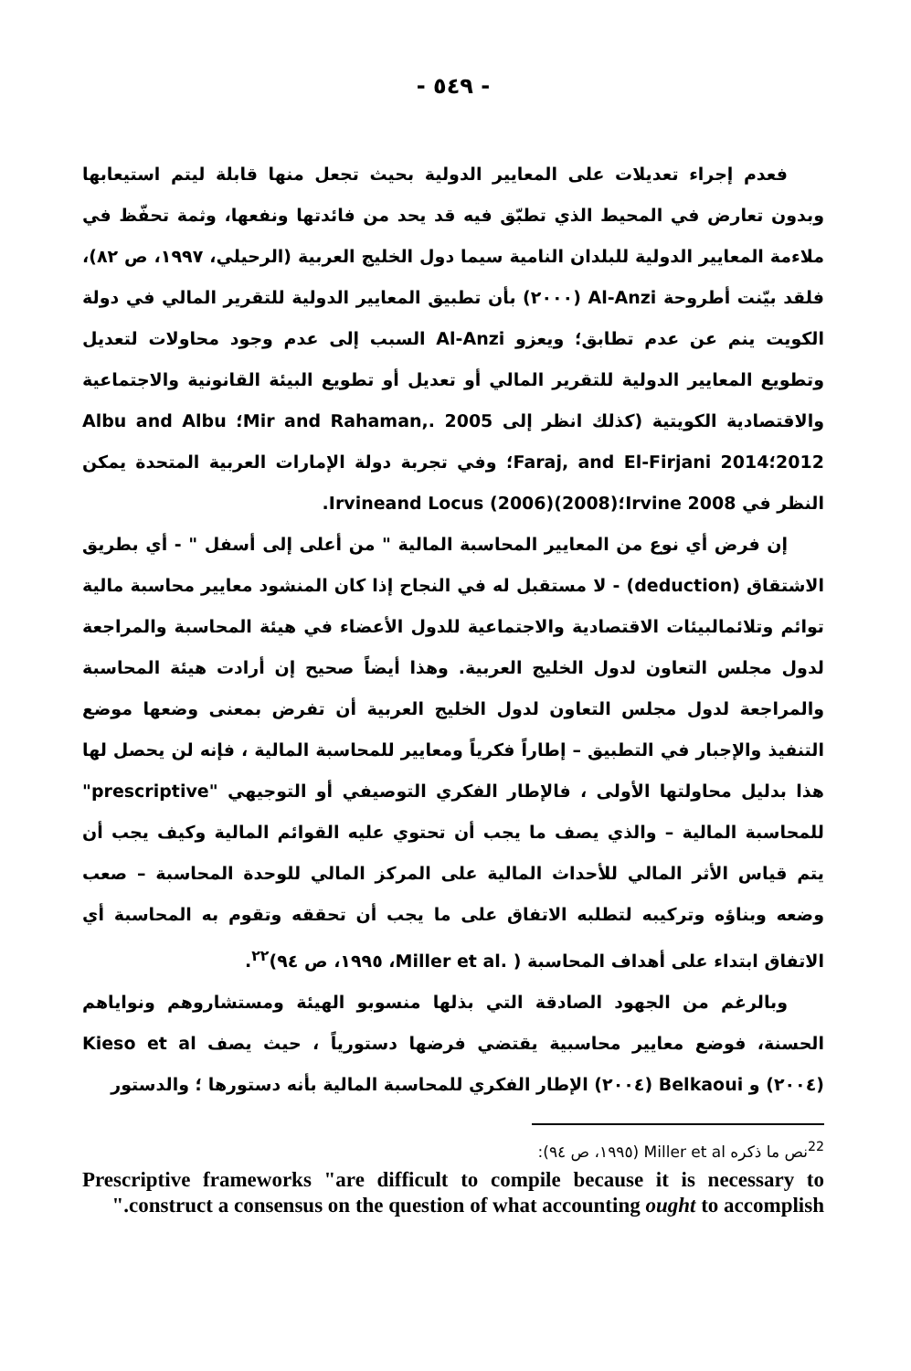- ٥٤٩ -
فعدم إجراء تعديلات على المعايير الدولية بحيث تجعل منها قابلة ليتم استيعابها وبدون تعارض في المحيط الذي تطبّق فيه قد يحد من فائدتها ونفعها، وثمة تحفّظ في ملاءمة المعايير الدولية للبلدان النامية سيما دول الخليج العربية (الرحيلي، ١٩٩٧، ص ٨٢)، فلقد بيّنت أطروحة Al-Anzi (٢٠٠٠) بأن تطبيق المعايير الدولية للتقرير المالي في دولة الكويت ينم عن عدم تطابق؛ ويعزو Al-Anzi السبب إلى عدم وجود محاولات لتعديل وتطويع المعايير الدولية للتقرير المالي أو تعديل أو تطويع البيئة القانونية والاجتماعية والاقتصادية الكويتية (كذلك انظر إلى Mir and Rahaman,. 2005؛ Albu and Albu 2012؛Faraj, and El-Firjani 2014؛ وفي تجربة دولة الإمارات العربية المتحدة يمكن النظر في Irvine 2008؛(2008)Irvineand Locus (2006).
إن فرض أي نوع من المعايير المحاسبة المالية " من أعلى إلى أسفل " - أي بطريق الاشتقاق (deduction) - لا مستقبل له في النجاح إذا كان المنشود معايير محاسبة مالية توائم وتلائمالبيئات الاقتصادية والاجتماعية للدول الأعضاء في هيئة المحاسبة والمراجعة لدول مجلس التعاون لدول الخليج العربية. وهذا أيضاً صحيح إن أرادت هيئة المحاسبة والمراجعة لدول مجلس التعاون لدول الخليج العربية أن تفرض بمعنى وضعها موضع التنفيذ والإجبار في التطبيق – إطاراً فكرياً ومعايير للمحاسبة المالية ، فإنه لن يحصل لها هذا بدليل محاولتها الأولى ، فالإطار الفكري التوصيفي أو التوجيهي "prescriptive" للمحاسبة المالية – والذي يصف ما يجب أن تحتوي عليه القوائم المالية وكيف يجب أن يتم قياس الأثر المالي للأحداث المالية على المركز المالي للوحدة المحاسبة – صعب وضعه وبناؤه وتركيبه لتطلبه الاتفاق على ما يجب أن تحققه وتقوم به المحاسبة أي الاتفاق ابتداء على أهداف المحاسبة ( .Miller et al، ١٩٩٥، ص ٩٤)<sup>٢٢</sup>.
وبالرغم من الجهود الصادقة التي بذلها منسوبو الهيئة ومستشاروهم ونواياهم الحسنة، فوضع معايير محاسبية يقتضي فرضها دستورياً ، حيث يصف Kieso et al (٢٠٠٤) و Belkaoui (٢٠٠٤) الإطار الفكري للمحاسبة المالية بأنه دستورها ؛ والدستور
<sup>22</sup> نص ما ذكره Miller et al (١٩٩٥، ص ٩٤):
Prescriptive frameworks "are difficult to compile because it is necessary to construct a consensus on the question of what accounting ought to accomplish."